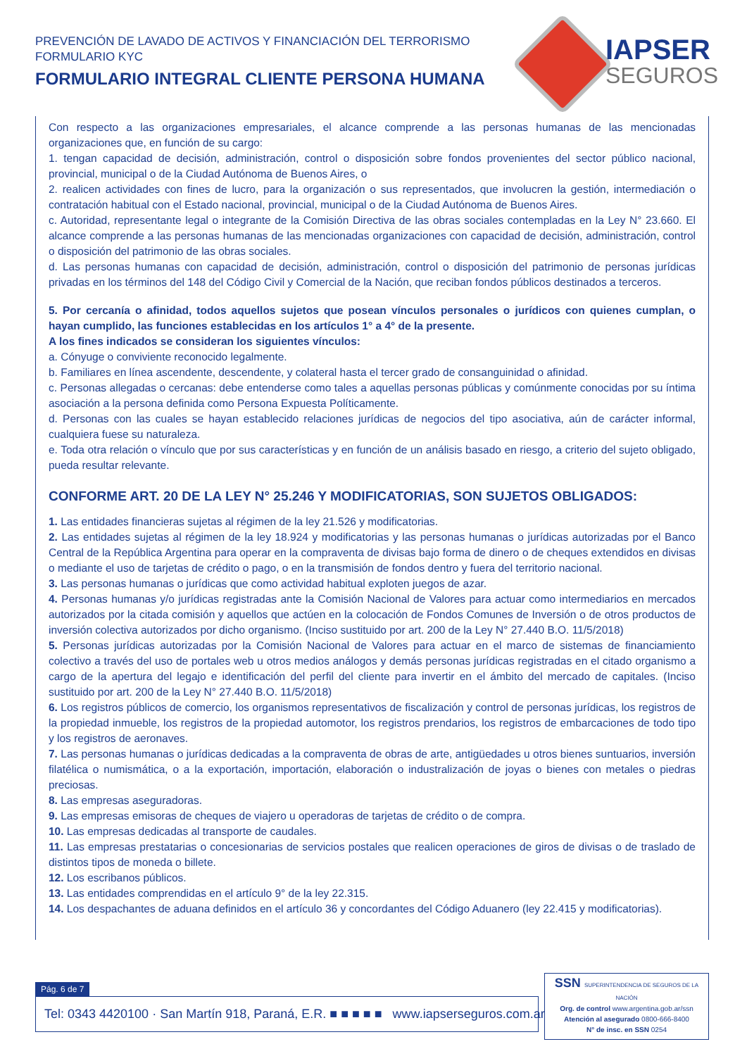PREVENCIÓN DE LAVADO DE ACTIVOS Y FINANCIACIÓN DEL TERRORISMO
FORMULARIO KYC
FORMULARIO INTEGRAL CLIENTE PERSONA HUMANA
IAPSER
SEGUROS
Con respecto a las organizaciones empresariales, el alcance comprende a las personas humanas de las mencionadas organizaciones que, en función de su cargo:
1. tengan capacidad de decisión, administración, control o disposición sobre fondos provenientes del sector público nacional, provincial, municipal o de la Ciudad Autónoma de Buenos Aires, o
2. realicen actividades con fines de lucro, para la organización o sus representados, que involucren la gestión, intermediación o contratación habitual con el Estado nacional, provincial, municipal o de la Ciudad Autónoma de Buenos Aires.
c. Autoridad, representante legal o integrante de la Comisión Directiva de las obras sociales contempladas en la Ley N° 23.660. El alcance comprende a las personas humanas de las mencionadas organizaciones con capacidad de decisión, administración, control o disposición del patrimonio de las obras sociales.
d. Las personas humanas con capacidad de decisión, administración, control o disposición del patrimonio de personas jurídicas privadas en los términos del 148 del Código Civil y Comercial de la Nación, que reciban fondos públicos destinados a terceros.
5. Por cercanía o afinidad, todos aquellos sujetos que posean vínculos personales o jurídicos con quienes cumplan, o hayan cumplido, las funciones establecidas en los artículos 1° a 4° de la presente.
A los fines indicados se consideran los siguientes vínculos:
a. Cónyuge o conviviente reconocido legalmente.
b. Familiares en línea ascendente, descendente, y colateral hasta el tercer grado de consanguinidad o afinidad.
c. Personas allegadas o cercanas: debe entenderse como tales a aquellas personas públicas y comúnmente conocidas por su íntima asociación a la persona definida como Persona Expuesta Políticamente.
d. Personas con las cuales se hayan establecido relaciones jurídicas de negocios del tipo asociativa, aún de carácter informal, cualquiera fuese su naturaleza.
e. Toda otra relación o vínculo que por sus características y en función de un análisis basado en riesgo, a criterio del sujeto obligado, pueda resultar relevante.
CONFORME ART. 20 DE LA LEY N° 25.246 Y MODIFICATORIAS, SON SUJETOS OBLIGADOS:
1. Las entidades financieras sujetas al régimen de la ley 21.526 y modificatorias.
2. Las entidades sujetas al régimen de la ley 18.924 y modificatorias y las personas humanas o jurídicas autorizadas por el Banco Central de la República Argentina para operar en la compraventa de divisas bajo forma de dinero o de cheques extendidos en divisas o mediante el uso de tarjetas de crédito o pago, o en la transmisión de fondos dentro y fuera del territorio nacional.
3. Las personas humanas o jurídicas que como actividad habitual exploten juegos de azar.
4. Personas humanas y/o jurídicas registradas ante la Comisión Nacional de Valores para actuar como intermediarios en mercados autorizados por la citada comisión y aquellos que actúen en la colocación de Fondos Comunes de Inversión o de otros productos de inversión colectiva autorizados por dicho organismo. (Inciso sustituido por art. 200 de la Ley N° 27.440 B.O. 11/5/2018)
5. Personas jurídicas autorizadas por la Comisión Nacional de Valores para actuar en el marco de sistemas de financiamiento colectivo a través del uso de portales web u otros medios análogos y demás personas jurídicas registradas en el citado organismo a cargo de la apertura del legajo e identificación del perfil del cliente para invertir en el ámbito del mercado de capitales. (Inciso sustituido por art. 200 de la Ley N° 27.440 B.O. 11/5/2018)
6. Los registros públicos de comercio, los organismos representativos de fiscalización y control de personas jurídicas, los registros de la propiedad inmueble, los registros de la propiedad automotor, los registros prendarios, los registros de embarcaciones de todo tipo y los registros de aeronaves.
7. Las personas humanas o jurídicas dedicadas a la compraventa de obras de arte, antigüedades u otros bienes suntuarios, inversión filatélica o numismática, o a la exportación, importación, elaboración o industralización de joyas o bienes con metales o piedras preciosas.
8. Las empresas aseguradoras.
9. Las empresas emisoras de cheques de viajero u operadoras de tarjetas de crédito o de compra.
10. Las empresas dedicadas al transporte de caudales.
11. Las empresas prestatarias o concesionarias de servicios postales que realicen operaciones de giros de divisas o de traslado de distintos tipos de moneda o billete.
12. Los escribanos públicos.
13. Las entidades comprendidas en el artículo 9° de la ley 22.315.
14. Los despachantes de aduana definidos en el artículo 36 y concordantes del Código Aduanero (ley 22.415 y modificatorias).
Pág. 6 de 7
Tel: 0343 4420100 · San Martín 918, Paraná, E.R. ■ ■ ■ ■ ■ www.iapserseguros.com.ar
SSN SUPERINTENDENCIA DE SEGUROS DE LA NACIÓN
Org. de control www.argentina.gob.ar/ssn
Atención al asegurado 0800-666-8400
N° de insc. en SSN 0254